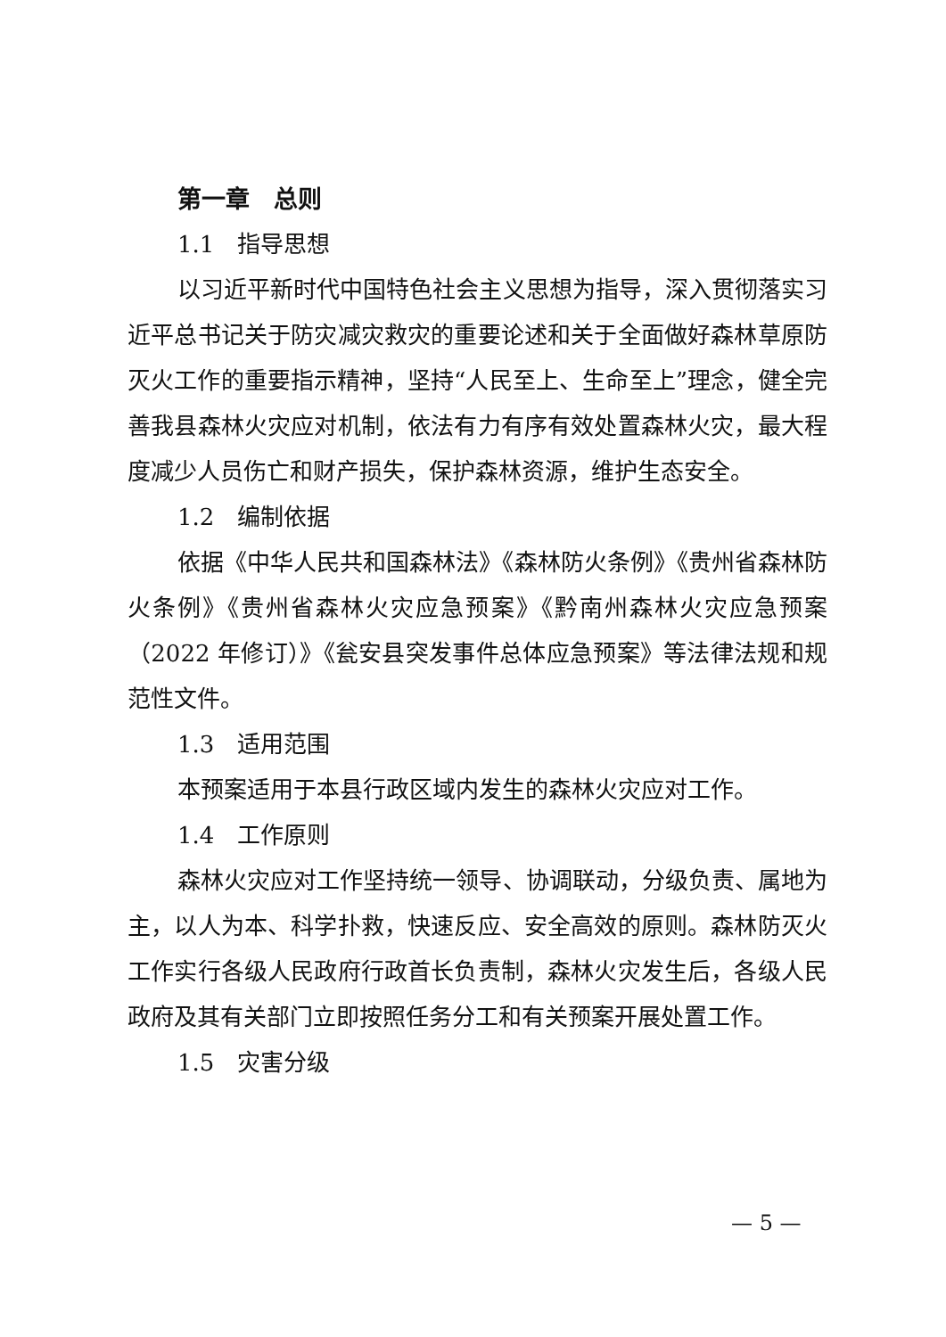第一章　总则
1.1　指导思想
以习近平新时代中国特色社会主义思想为指导，深入贯彻落实习近平总书记关于防灾减灾救灾的重要论述和关于全面做好森林草原防灭火工作的重要指示精神，坚持“人民至上、生命至上”理念，健全完善我县森林火灾应对机制，依法有力有序有效处置森林火灾，最大程度减少人员伤亡和财产损失，保护森林资源，维护生态安全。
1.2　编制依据
依据《中华人民共和国森林法》《森林防火条例》《贵州省森林防火条例》《贵州省森林火灾应急预案》《黔南州森林火灾应急预案（2022 年修订）》《瓮安县突发事件总体应急预案》等法律法规和规范性文件。
1.3　适用范围
本预案适用于本县行政区域内发生的森林火灾应对工作。
1.4　工作原则
森林火灾应对工作坚持统一领导、协调联动，分级负责、属地为主，以人为本、科学扑救，快速反应、安全高效的原则。森林防灭火工作实行各级人民政府行政首长负责制，森林火灾发生后，各级人民政府及其有关部门立即按照任务分工和有关预案开展处置工作。
1.5　灾害分级
— 5 —